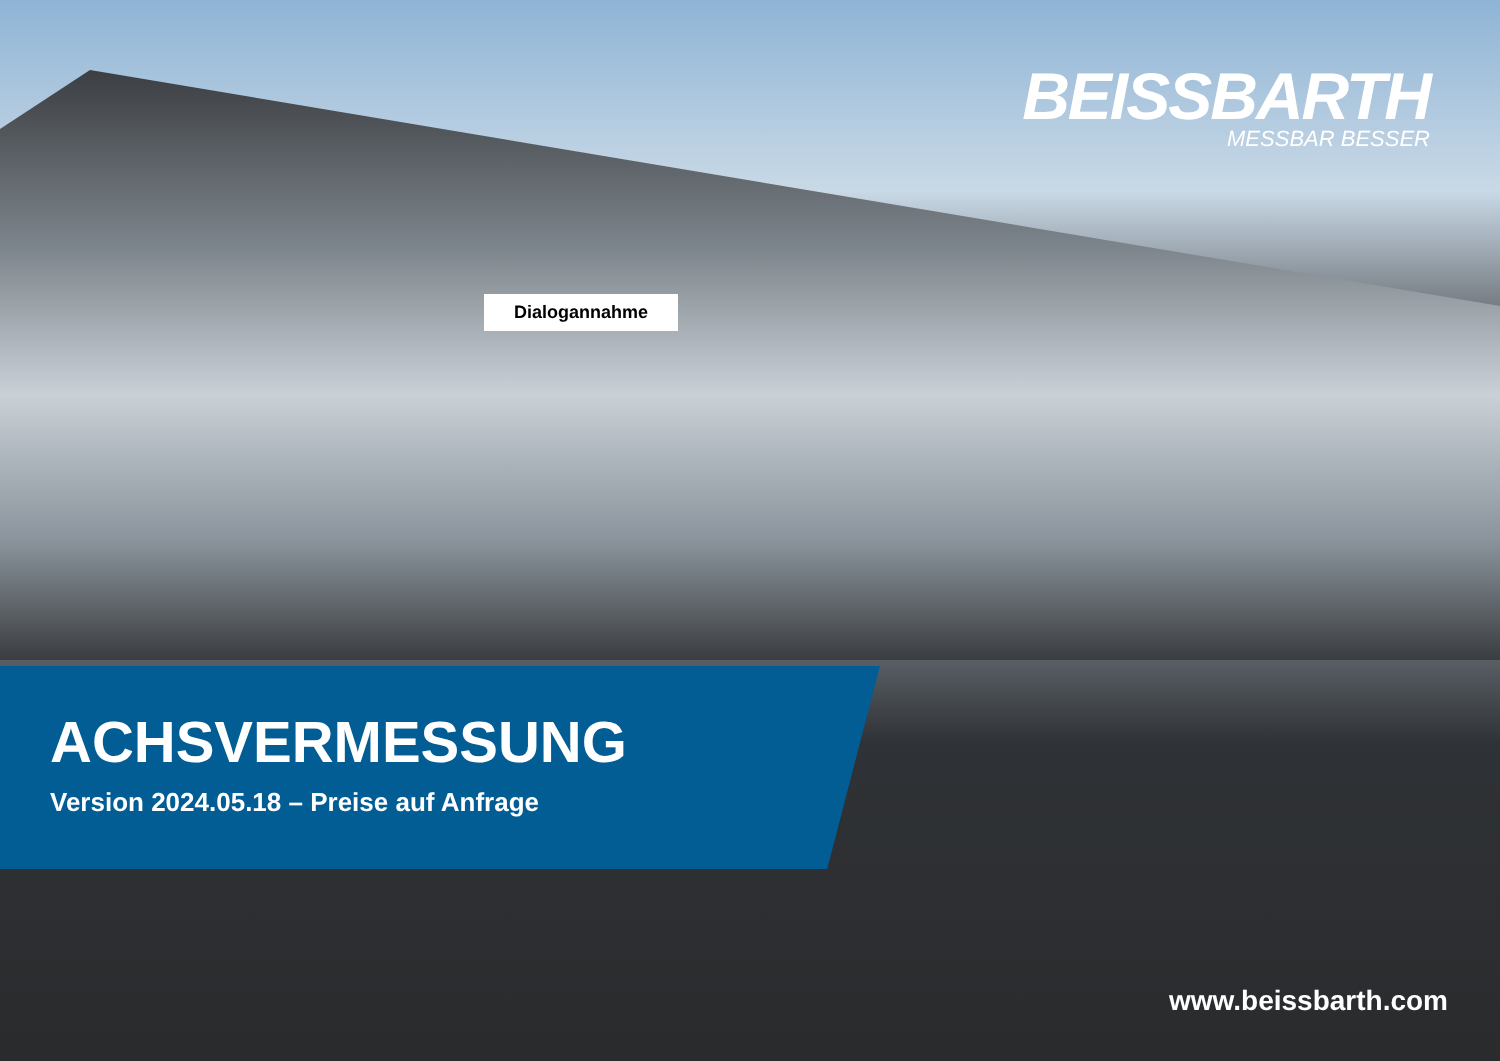BEISSBARTH
MESSBAR BESSER
Dialogannahme
ACHSVERMESSUNG
Version 2024.05.18 – Preise auf Anfrage
www.beissbarth.com